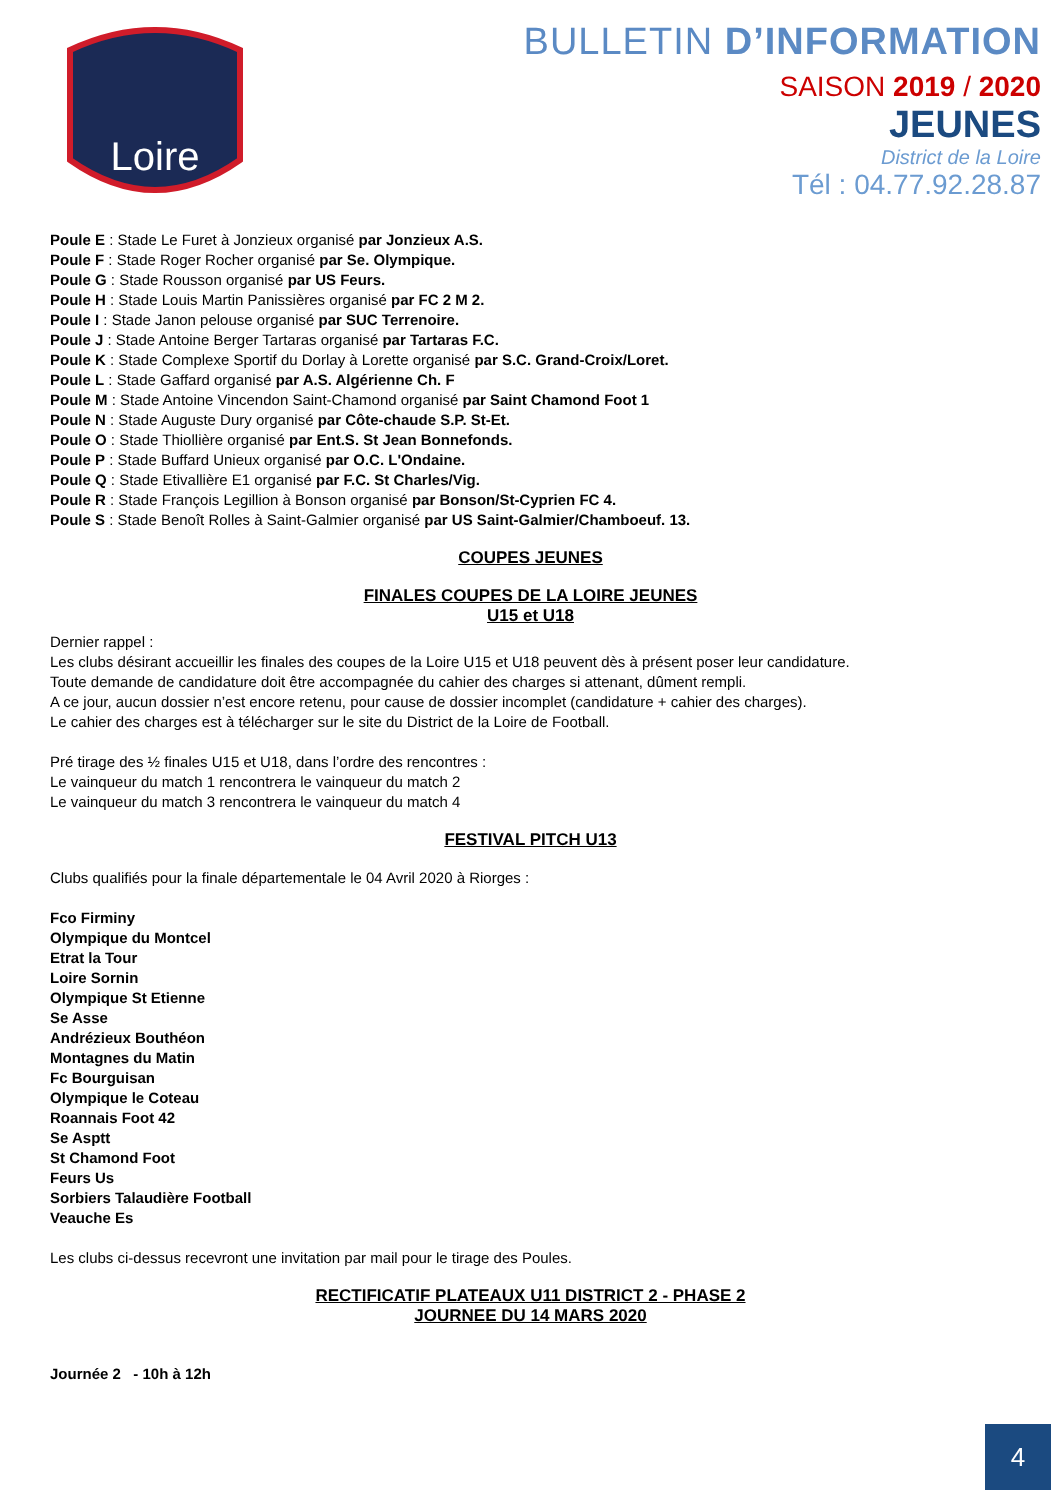Loire
BULLETIN D’INFORMATION
SAISON 2019 / 2020
JEUNES
District de la Loire
Tél : 04.77.92.28.87
Poule E : Stade Le Furet à Jonzieux organisé par Jonzieux A.S.
Poule F : Stade Roger Rocher organisé par Se. Olympique.
Poule G : Stade Rousson organisé par US Feurs.
Poule H : Stade Louis Martin Panissières organisé par FC 2 M 2.
Poule I : Stade Janon pelouse organisé par SUC Terrenoire.
Poule J : Stade Antoine Berger Tartaras organisé par Tartaras F.C.
Poule K : Stade Complexe Sportif du Dorlay à Lorette organisé par S.C. Grand-Croix/Loret.
Poule L : Stade Gaffard organisé par A.S. Algérienne Ch. F
Poule M : Stade Antoine Vincendon Saint-Chamond organisé par Saint Chamond Foot 1
Poule N : Stade Auguste Dury organisé par Côte-chaude S.P. St-Et.
Poule O : Stade Thiollière organisé par Ent.S. St Jean Bonnefonds.
Poule P : Stade Buffard Unieux organisé par O.C. L'Ondaine.
Poule Q : Stade Etivallière E1 organisé par F.C. St Charles/Vig.
Poule R : Stade François Legillion à Bonson organisé par Bonson/St-Cyprien FC 4.
Poule S : Stade Benoît Rolles à Saint-Galmier organisé par US Saint-Galmier/Chamboeuf. 13.
COUPES JEUNES
FINALES COUPES DE LA LOIRE JEUNES
U15 et U18
Dernier rappel :
Les clubs désirant accueillir les finales des coupes de la Loire U15 et U18 peuvent dès à présent poser leur candidature.
Toute demande de candidature doit être accompagnée du cahier des charges si attenant, dûment rempli.
A ce jour, aucun dossier n’est encore retenu, pour cause de dossier incomplet (candidature + cahier des charges).
Le cahier des charges est à télécharger sur le site du District de la Loire de Football.
Pré tirage des ½ finales U15 et U18, dans l’ordre des rencontres :
Le vainqueur du match 1 rencontrera le vainqueur du match 2
Le vainqueur du match 3 rencontrera le vainqueur du match 4
FESTIVAL PITCH U13
Clubs qualifiés pour la finale départementale le 04 Avril 2020 à Riorges :
Fco Firminy
Olympique du Montcel
Etrat la Tour
Loire Sornin
Olympique St Etienne
Se Asse
Andrézieux Bouthéon
Montagnes du Matin
Fc Bourguisan
Olympique le Coteau
Roannais Foot 42
Se Asptt
St Chamond Foot
Feurs Us
Sorbiers Talaudière Football
Veauche Es
Les clubs ci-dessus recevront une invitation par mail pour le tirage des Poules.
RECTIFICATIF PLATEAUX U11 DISTRICT 2 - PHASE 2
JOURNEE DU 14 MARS 2020
Journée 2 - 10h à 12h
4